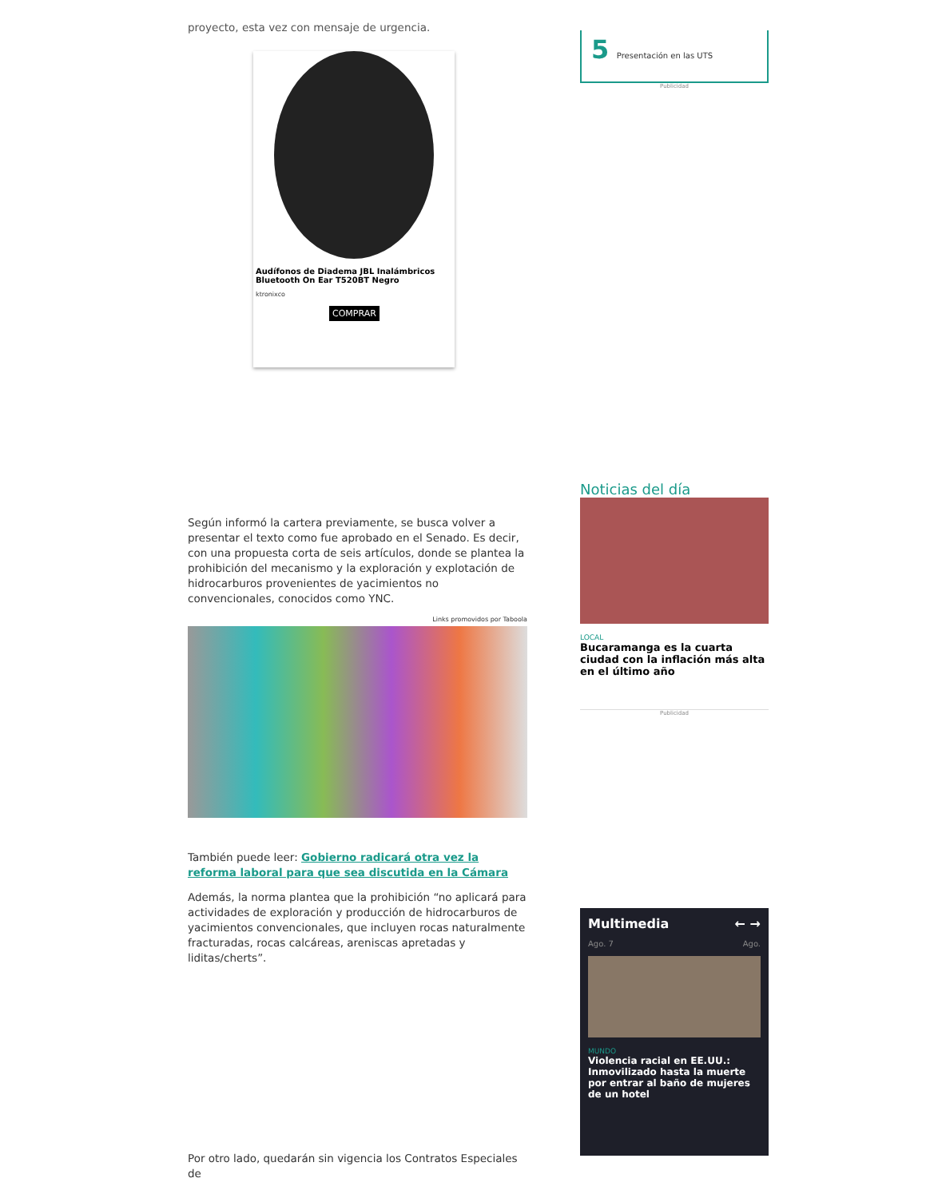proyecto, esta vez con mensaje de urgencia.
Audífonos de Diadema JBL Inalámbricos Bluetooth On Ear T520BT Negro
ktronixco
COMPRAR
Según informó la cartera previamente, se busca volver a presentar el texto como fue aprobado en el Senado. Es decir, con una propuesta corta de seis artículos, donde se plantea la prohibición del mecanismo y la exploración y explotación de hidrocarburos provenientes de yacimientos no convencionales, conocidos como YNC.
Links promovidos por Taboola
También puede leer: Gobierno radicará otra vez la reforma laboral para que sea discutida en la Cámara
Además, la norma plantea que la prohibición “no aplicará para actividades de exploración y producción de hidrocarburos de yacimientos convencionales, que incluyen rocas naturalmente fracturadas, rocas calcáreas, areniscas apretadas y liditas/cherts”.
Por otro lado, quedarán sin vigencia los Contratos Especiales de
5 Presentación en las UTS
Publicidad
Noticias del día
LOCAL
Bucaramanga es la cuarta ciudad con la inflación más alta en el último año
Publicidad
Multimedia ← →
Ago. 7 Ago.
MUNDO
Violencia racial en EE.UU.: Inmovilizado hasta la muerte por entrar al baño de mujeres de un hotel